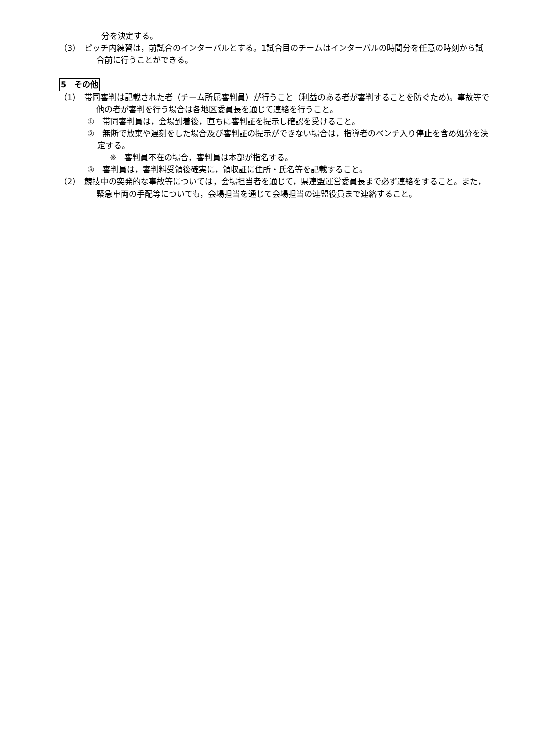分を決定する。
（3）　ピッチ内練習は，前試合のインターバルとする。1試合目のチームはインターバルの時間分を任意の時刻から試合前に行うことができる。
5　その他
（1）　帯同審判は記載された者（チーム所属審判員）が行うこと（利益のある者が審判することを防ぐため)。事故等で他の者が審判を行う場合は各地区委員長を通じて連絡を行うこと。
①　帯同審判員は，会場到着後，直ちに審判証を提示し確認を受けること。
②　無断で放棄や遅刻をした場合及び審判証の提示ができない場合は，指導者のベンチ入り停止を含め処分を決定する。
※　審判員不在の場合，審判員は本部が指名する。
③　審判員は，審判料受領後確実に，領収証に住所・氏名等を記載すること。
（2）　競技中の突発的な事故等については，会場担当者を通じて，県連盟運営委員長まで必ず連絡をすること。また，緊急車両の手配等についても，会場担当を通じて会場担当の連盟役員まで連絡すること。